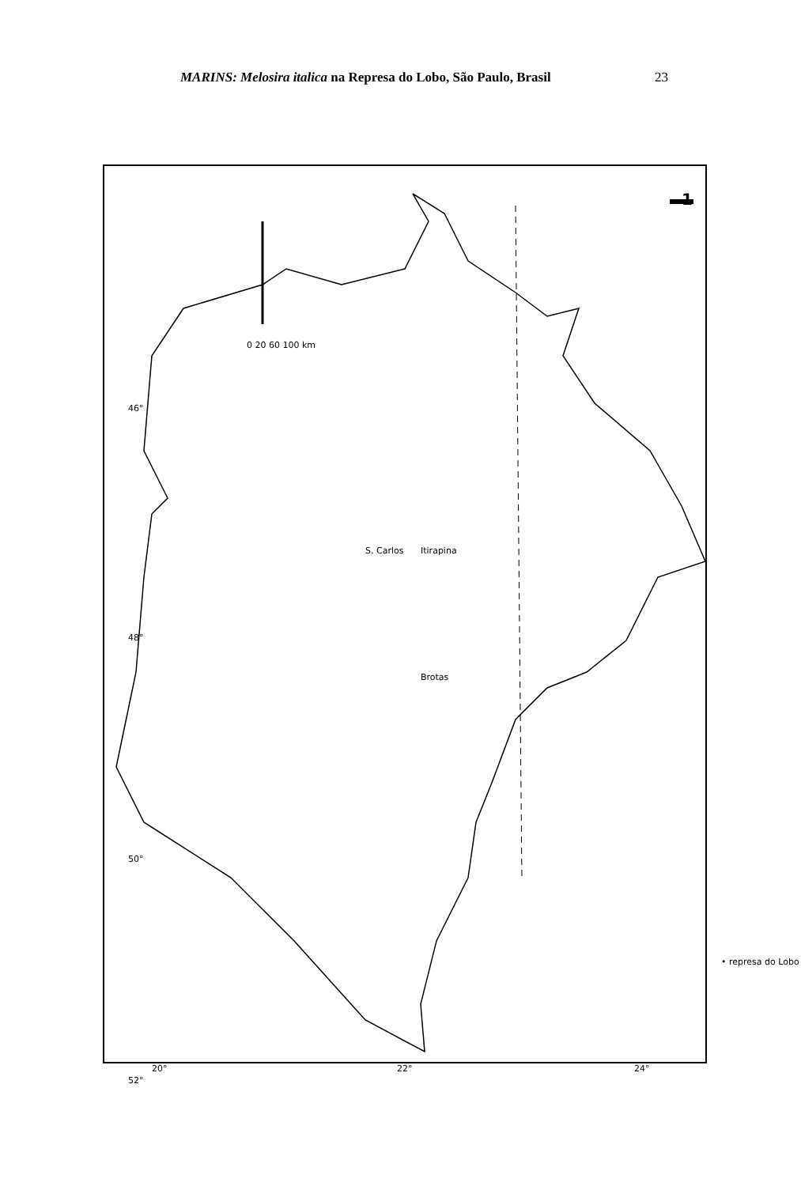MARINS: Melosira italica na Represa do Lobo, São Paulo, Brasil
23
0 20 60 100 km
46°
48°
50°
52°
S. Carlos Itirapina
Brotas
• represa do Lobo
20° 22° 24°
1